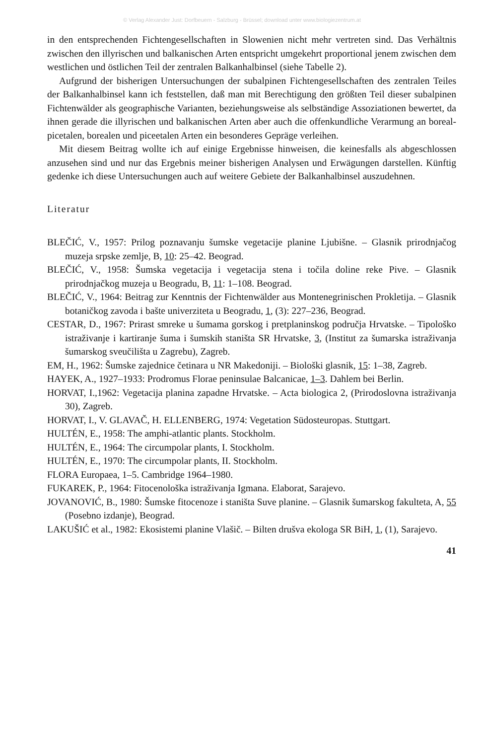© Verlag Alexander Just: Dorfbeuern - Salzburg - Brüssel; download unter www.biologiezentrum.at
in den entsprechenden Fichtengesellschaften in Slowenien nicht mehr vertreten sind. Das Verhältnis zwischen den illyrischen und balkanischen Arten entspricht umgekehrt proportional jenem zwischen dem westlichen und östlichen Teil der zentralen Balkanhalbinsel (siehe Tabelle 2).
Aufgrund der bisherigen Untersuchungen der subalpinen Fichtengesellschaften des zentralen Teiles der Balkanhalbinsel kann ich feststellen, daß man mit Berechtigung den größten Teil dieser subalpinen Fichtenwälder als geographische Varianten, beziehungsweise als selbständige Assoziationen bewertet, da ihnen gerade die illyrischen und balkanischen Arten aber auch die offenkundliche Verarmung an boreal-picetalen, borealen und piceetalen Arten ein besonderes Gepräge verleihen.
Mit diesem Beitrag wollte ich auf einige Ergebnisse hinweisen, die keinesfalls als abgeschlossen anzusehen sind und nur das Ergebnis meiner bisherigen Analysen und Erwägungen darstellen. Künftig gedenke ich diese Untersuchungen auch auf weitere Gebiete der Balkanhalbinsel auszudehnen.
Literatur
BLEČIĆ, V., 1957: Prilog poznavanju šumske vegetacije planine Ljubišne. – Glasnik prirodnjačog muzeja srpske zemlje, B, 10: 25–42. Beograd.
BLEČIĆ, V., 1958: Šumska vegetacija i vegetacija stena i točila doline reke Pive. – Glasnik prirodnjačkog muzeja u Beogradu, B, 11: 1–108. Beograd.
BLEČIĆ, V., 1964: Beitrag zur Kenntnis der Fichtenwälder aus Montenegrinischen Prokletija. – Glasnik botaničkog zavoda i bašte univerziteta u Beogradu, 1, (3): 227–236, Beograd.
CESTAR, D., 1967: Prirast smreke u šumama gorskog i pretplaninskog područja Hrvatske. – Tipološko istraživanje i kartiranje šuma i šumskih staništa SR Hrvatske, 3, (Institut za šumarska istraživanja šumarskog sveučilišta u Zagrebu), Zagreb.
EM, H., 1962: Šumske zajednice četinara u NR Makedoniji. – Biološki glasnik, 15: 1–38, Zagreb.
HAYEK, A., 1927–1933: Prodromus Florae peninsulae Balcanicae, 1–3. Dahlem bei Berlin.
HORVAT, I.,1962: Vegetacija planina zapadne Hrvatske. – Acta biologica 2, (Prirodoslovna istraživanja 30), Zagreb.
HORVAT, I., V. GLAVAČ, H. ELLENBERG, 1974: Vegetation Südosteuropas. Stuttgart.
HULTÉN, E., 1958: The amphi-atlantic plants. Stockholm.
HULTÉN, E., 1964: The circumpolar plants, I. Stockholm.
HULTÉN, E., 1970: The circumpolar plants, II. Stockholm.
FLORA Europaea, 1–5. Cambridge 1964–1980.
FUKAREK, P., 1964: Fitocenološka istraživanja Igmana. Elaborat, Sarajevo.
JOVANOVIĆ, B., 1980: Šumske fitocenoze i staništa Suve planine. – Glasnik šumarskog fakulteta, A, 55 (Posebno izdanje), Beograd.
LAKUŠIĆ et al., 1982: Ekosistemi planine Vlašič. – Bilten drušva ekologa SR BiH, 1, (1), Sarajevo.
41